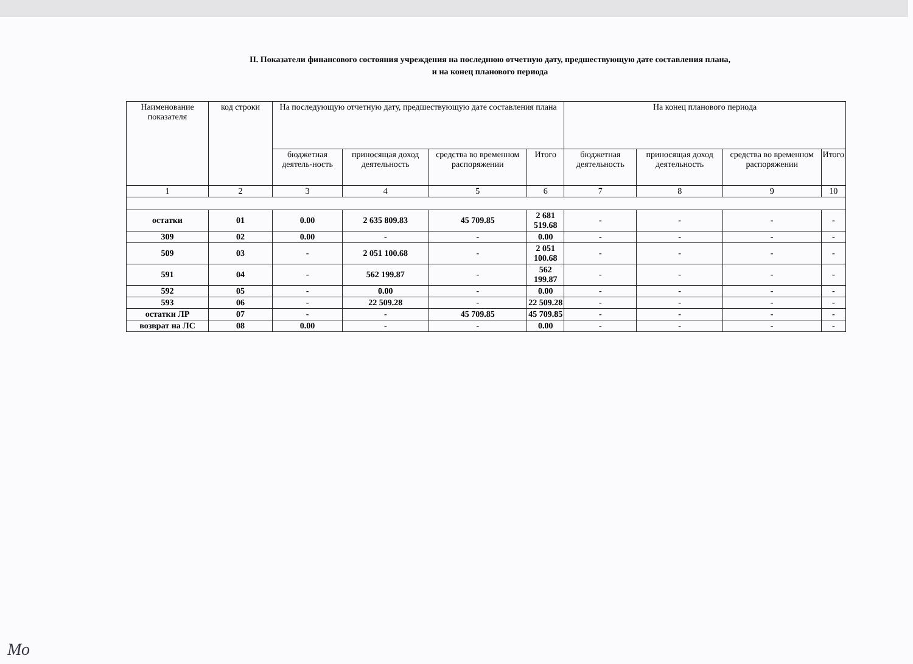II. Показатели финансового состояния учреждения на последнюю отчетную дату, предшествующую дате составления плана,
и на конец планового периода
| Наименование показателя | код строки | На последующую отчетную дату, предшествующую дате составления плана | | | | На конец планового периода | | | |
| --- | --- | --- | --- | --- | --- | --- | --- | --- | --- |
| | | бюджетная деятель-ность | приносящая доход деятельность | средства во временном распоряжении | Итого | бюджетная деятельность | приносящая доход деятельность | средства во временном распоряжении | Итого |
| 1 | 2 | 3 | 4 | 5 | 6 | 7 | 8 | 9 | 10 |
| остатки | 01 | 0.00 | 2 635 809.83 | 45 709.85 | 2 681 519.68 | - | - | - | - |
| 309 | 02 | 0.00 | - | - | 0.00 | - | - | - | - |
| 509 | 03 | - | 2 051 100.68 | - | 2 051 100.68 | - | - | - | - |
| 591 | 04 | - | 562 199.87 | - | 562 199.87 | - | - | - | - |
| 592 | 05 | - | 0.00 | - | 0.00 | - | - | - | - |
| 593 | 06 | - | 22 509.28 | - | 22 509.28 | - | - | - | - |
| остатки ЛР | 07 | - | - | 45 709.85 | 45 709.85 | - | - | - | - |
| возврат на ЛС | 08 | 0.00 | - | - | 0.00 | - | - | - | - |
Мо